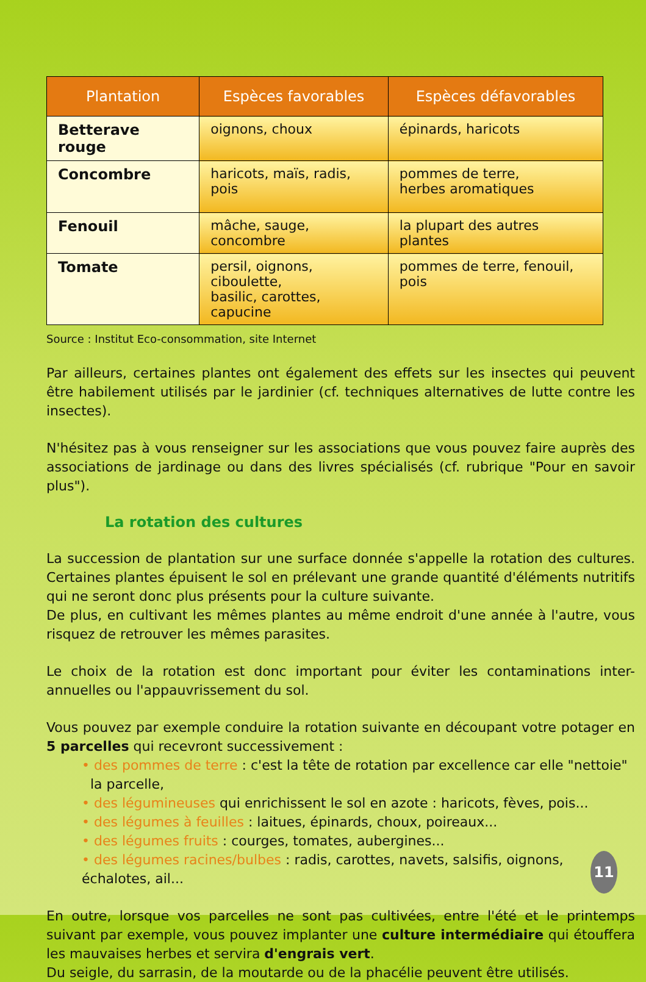| Plantation | Espèces favorables | Espèces défavorables |
| --- | --- | --- |
| Betterave rouge | oignons, choux | épinards, haricots |
| Concombre | haricots, maïs, radis, pois | pommes de terre, herbes aromatiques |
| Fenouil | mâche, sauge, concombre | la plupart des autres plantes |
| Tomate | persil, oignons, ciboulette, basilic, carottes, capucine | pommes de terre, fenouil, pois |
Source : Institut Eco-consommation, site Internet
Par ailleurs, certaines plantes ont également des effets sur les insectes qui peuvent être habilement utilisés par le jardinier (cf. techniques alternatives de lutte contre les insectes).
N'hésitez pas à vous renseigner sur les associations que vous pouvez faire auprès des associations de jardinage ou dans des livres spécialisés (cf. rubrique "Pour en savoir plus").
La rotation des cultures
La succession de plantation sur une surface donnée s'appelle la rotation des cultures. Certaines plantes épuisent le sol en prélevant une grande quantité d'éléments nutritifs qui ne seront donc plus présents pour la culture suivante.
De plus, en cultivant les mêmes plantes au même endroit d'une année à l'autre, vous risquez de retrouver les mêmes parasites.
Le choix de la rotation est donc important pour éviter les contaminations inter-annuelles ou l'appauvrissement du sol.
Vous pouvez par exemple conduire la rotation suivante en découpant votre potager en 5 parcelles qui recevront successivement :
• des pommes de terre : c'est la tête de rotation par excellence car elle "nettoie"
la parcelle,
• des légumineuses qui enrichissent le sol en azote : haricots, fèves, pois...
• des légumes à feuilles : laitues, épinards, choux, poireaux...
• des légumes fruits : courges, tomates, aubergines...
• des légumes racines/bulbes : radis, carottes, navets, salsifis, oignons, échalotes, ail...
En outre, lorsque vos parcelles ne sont pas cultivées, entre l'été et le printemps suivant par exemple, vous pouvez implanter une culture intermédiaire qui étouffera les mauvaises herbes et servira d'engrais vert.
Du seigle, du sarrasin, de la moutarde ou de la phacélie peuvent être utilisés.
11